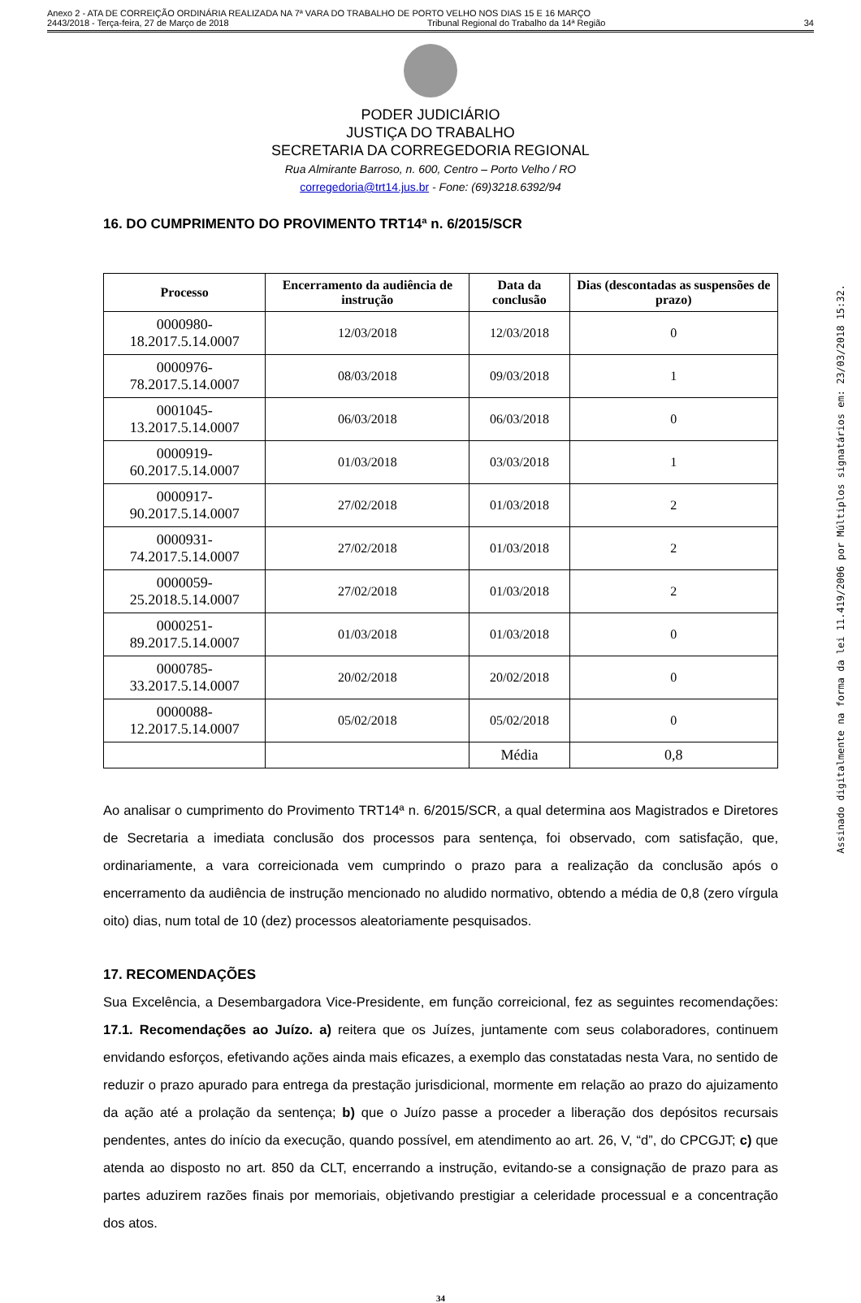Anexo 2 - ATA DE CORREIÇÃO ORDINÁRIA REALIZADA NA 7ª VARA DO TRABALHO DE PORTO VELHO NOS DIAS 15 E 16 MARÇO
2443/2018 - Terça-feira, 27 de Março de 2018 Tribunal Regional do Trabalho da 14ª Região 34
PODER JUDICIÁRIO
JUSTIÇA DO TRABALHO
SECRETARIA DA CORREGEDORIA REGIONAL
Rua Almirante Barroso, n. 600, Centro – Porto Velho / RO
corregedoria@trt14.jus.br - Fone: (69)3218.6392/94
16. DO CUMPRIMENTO DO PROVIMENTO TRT14ª n. 6/2015/SCR
| Processo | Encerramento da audiência de instrução | Data da conclusão | Dias (descontadas as suspensões de prazo) |
| --- | --- | --- | --- |
| 0000980-18.2017.5.14.0007 | 12/03/2018 | 12/03/2018 | 0 |
| 0000976-78.2017.5.14.0007 | 08/03/2018 | 09/03/2018 | 1 |
| 0001045-13.2017.5.14.0007 | 06/03/2018 | 06/03/2018 | 0 |
| 0000919-60.2017.5.14.0007 | 01/03/2018 | 03/03/2018 | 1 |
| 0000917-90.2017.5.14.0007 | 27/02/2018 | 01/03/2018 | 2 |
| 0000931-74.2017.5.14.0007 | 27/02/2018 | 01/03/2018 | 2 |
| 0000059-25.2018.5.14.0007 | 27/02/2018 | 01/03/2018 | 2 |
| 0000251-89.2017.5.14.0007 | 01/03/2018 | 01/03/2018 | 0 |
| 0000785-33.2017.5.14.0007 | 20/02/2018 | 20/02/2018 | 0 |
| 0000088-12.2017.5.14.0007 | 05/02/2018 | 05/02/2018 | 0 |
| | | Média | 0,8 |
Ao analisar o cumprimento do Provimento TRT14ª n. 6/2015/SCR, a qual determina aos Magistrados e Diretores de Secretaria a imediata conclusão dos processos para sentença, foi observado, com satisfação, que, ordinariamente, a vara correicionada vem cumprindo o prazo para a realização da conclusão após o encerramento da audiência de instrução mencionado no aludido normativo, obtendo a média de 0,8 (zero vírgula oito) dias, num total de 10 (dez) processos aleatoriamente pesquisados.
17. RECOMENDAÇÕES
Sua Excelência, a Desembargadora Vice-Presidente, em função correicional, fez as seguintes recomendações: 17.1. Recomendações ao Juízo. a) reitera que os Juízes, juntamente com seus colaboradores, continuem envidando esforços, efetivando ações ainda mais eficazes, a exemplo das constatadas nesta Vara, no sentido de reduzir o prazo apurado para entrega da prestação jurisdicional, mormente em relação ao prazo do ajuizamento da ação até a prolação da sentença; b) que o Juízo passe a proceder a liberação dos depósitos recursais pendentes, antes do início da execução, quando possível, em atendimento ao art. 26, V, “d”, do CPCGJT; c) que atenda ao disposto no art. 850 da CLT, encerrando a instrução, evitando-se a consignação de prazo para as partes aduzirem razões finais por memoriais, objetivando prestigiar a celeridade processual e a concentração dos atos.
34
Assinado digitalmente na forma da lei 11.419/2006 por Múltiplos signatários em: 23/03/2018 15:32.